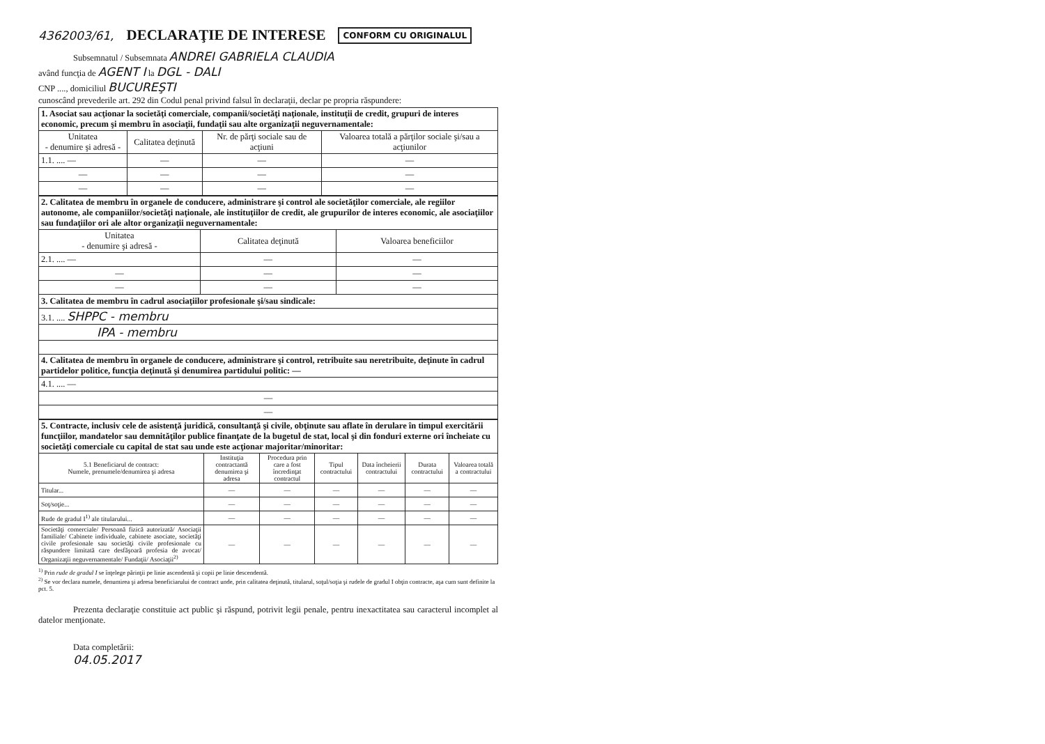4362003/61, DECLARAŢIE DE INTERESE CONFORM CU ORIGINALUL
Subsemnatul / Subsemnata ANDREI GABRIELA CLAUDIA
având funcţia de AGENT I la DGL - DALI
CNP ...., domiciliul BUCUREŞTI
cunoscând prevederile art. 292 din Codul penal privind falsul în declaraţii, declar pe propria răspundere:
| 1. Asociat sau acţionar la societăţi comerciale, companii/societăţi naţionale, instituţii de credit, grupuri de interes economic, precum şi membru în asociaţii, fundaţii sau alte organizaţii neguvernamentale: | | | |
| Unitatea - denumire şi adresă - | Calitatea deţinută | Nr. de părţi sociale sau de acţiuni | Valoarea totală a părţilor sociale şi/sau a acţiunilor |
| 1.1. .... — | — | — | — |
| — | — | — | — |
| — | — | — | — |
| 2. Calitatea de membru în organele de conducere, administrare şi control ale societăţilor comerciale, ale regiilor autonome, ale companiilor/societăţi naţionale, ale instituţiilor de credit, ale grupurilor de interes economic, ale asociaţiilor sau fundaţiilor ori ale altor organizaţii neguvernamentale: | | |
| Unitatea - denumire şi adresă - | Calitatea deţinută | Valoarea beneficiilor |
| 2.1. .... — | — | — |
| — | — | — |
| — | — | — |
| 3. Calitatea de membru în cadrul asociaţiilor profesionale şi/sau sindicale: | | |
| 3.1. .... SHPPC - membru | | |
| IPA - membru | | |
| 4. Calitatea de membru în organele de conducere, administrare şi control, retribuite sau neretribuite, deţinute în cadrul partidelor politice, funcţia deţinută şi denumirea partidului politic: — | | |
| 4.1. .... — | | |
| — | | |
| — | | |
| 5. Contracte, inclusiv cele de asistenţă juridică, consultanţă şi civile, obţinute sau aflate în derulare în timpul exercitării funcţiilor, mandatelor sau demnităţilor publice finanţate de la bugetul de stat, local şi din fonduri externe ori încheiate cu societăţi comerciale cu capital de stat sau unde este acţionar majoritar/minoritar: | | | | | | |
| 5.1 Beneficiarul de contract: Numele, prenumele/denumirea şi adresa | Instituţia contractantă denumirea şi adresa | Procedura prin care a fost încredinţat contractul | Tipul contractului | Data încheierii contractului | Durata contractului | Valoarea totală a contractului |
| Titular... | — | — | — | — | — | — |
| Soţ/soţie... | — | — | — | — | — | — |
| Rude de gradul I<sup>1)</sup> ale titularului... | — | — | — | — | — | — |
| Societăţi comerciale/ Persoană fizică autorizată/ Asociaţii familiale/ Cabinete individuale, cabinete asociate, societăţi civile profesionale sau societăţi civile profesionale cu răspundere limitată care desfăşoară profesia de avocat/ Organizaţii neguvernamentale/ Fundaţii/ Asociaţii<sup>2)</sup> | — | — | — | — | — | — |
<sup>1)</sup> Prin rude de gradul I se înţelege părinţii pe linie ascendentă şi copii pe linie descendentă.
<sup>2)</sup> Se vor declara numele, denumirea şi adresa beneficiarului de contract unde, prin calitatea deţinută, titularul, soţul/soţia şi rudele de gradul I obţin contracte, aşa cum sunt definite la pct. 5.
Prezenta declaraţie constituie act public şi răspund, potrivit legii penale, pentru inexactitatea sau caracterul incomplet al datelor menţionate.
Data completării:
04.05.2017